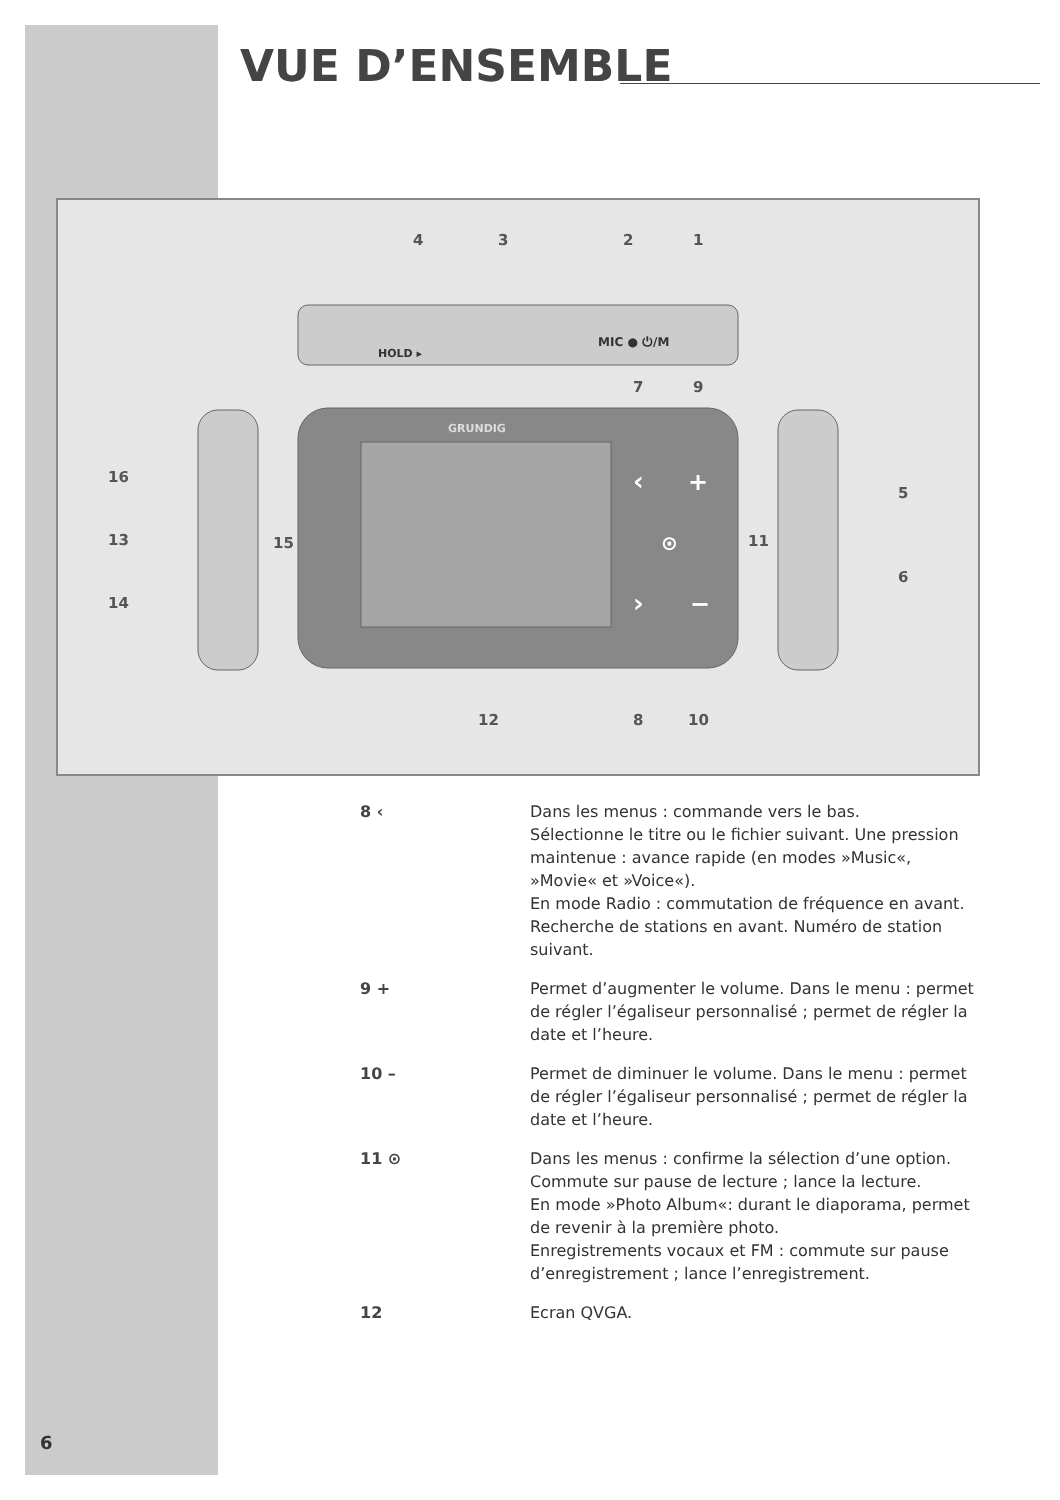VUE D’ENSEMBLE
HOLD ▸
MIC ● ⏻/M
GRUNDIG
‹
+
⊙
›
−
4
3
2
1
7
9
16
13
14
15
5
6
11
12
8
10
8 ‹ Dans les menus : commande vers le bas.
Sélectionne le titre ou le fichier suivant. Une pression maintenue : avance rapide (en modes »Music«, »Movie« et »Voice«).
En mode Radio : commutation de fréquence en avant. Recherche de stations en avant. Numéro de station suivant.
9 + Permet d’augmenter le volume. Dans le menu : permet de régler l’égaliseur personnalisé ; permet de régler la date et l’heure.
10 – Permet de diminuer le volume. Dans le menu : permet de régler l’égaliseur personnalisé ; permet de régler la date et l’heure.
11 ⊙ Dans les menus : confirme la sélection d’une option.
Commute sur pause de lecture ; lance la lecture.
En mode »Photo Album«: durant le diaporama, permet de revenir à la première photo.
Enregistrements vocaux et FM : commute sur pause d’enregistrement ; lance l’enregistrement.
12 Ecran QVGA.
6